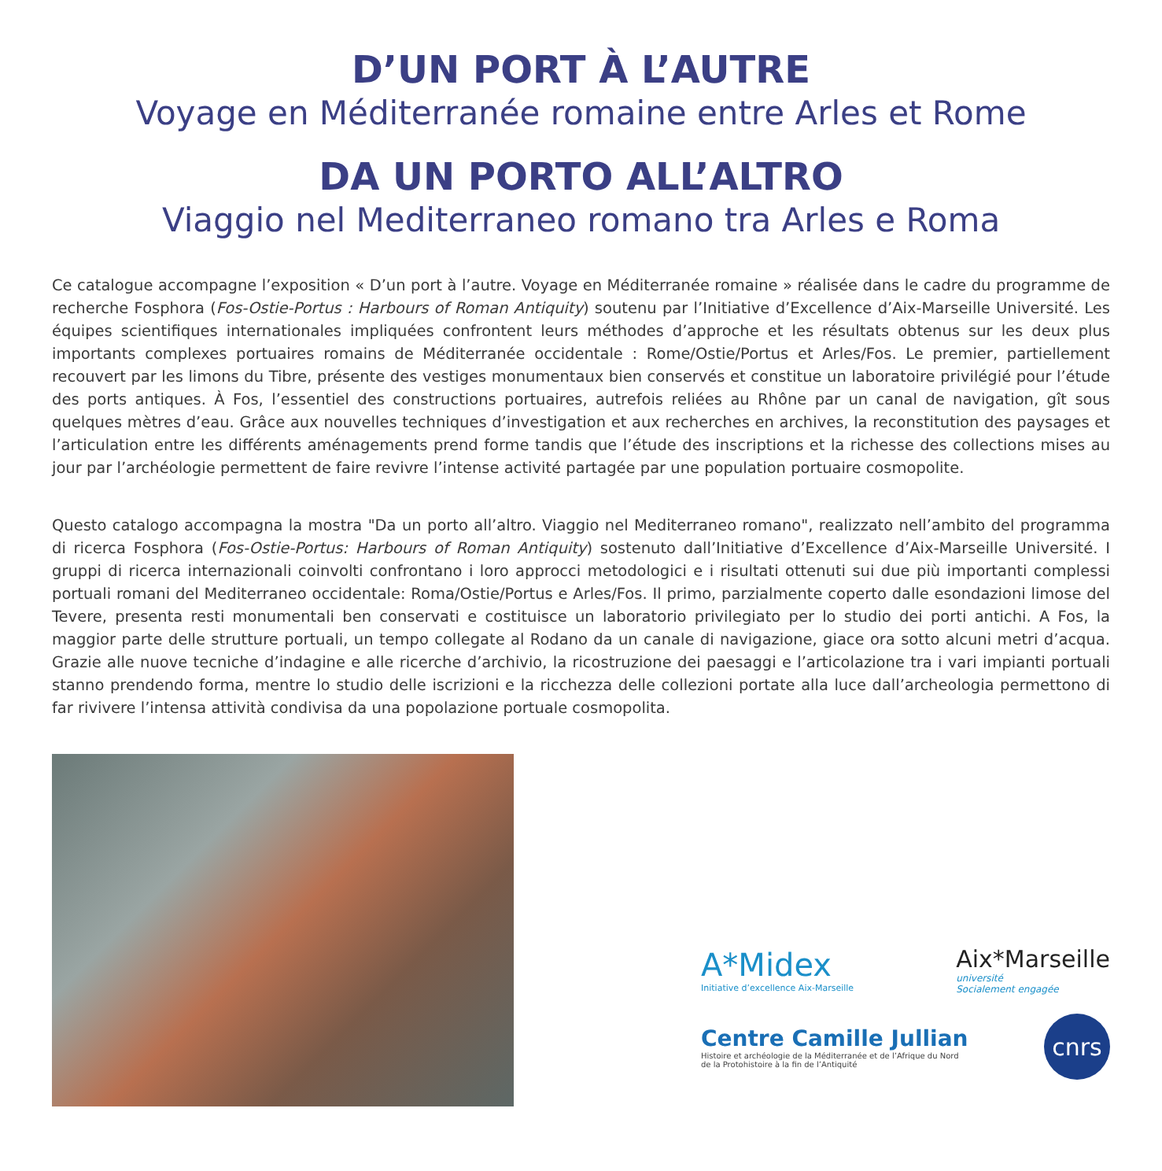D’UN PORT À L’AUTRE
Voyage en Méditerranée romaine entre Arles et Rome
DA UN PORTO ALL’ALTRO
Viaggio nel Mediterraneo romano tra Arles e Roma
Ce catalogue accompagne l’exposition « D’un port à l’autre. Voyage en Méditerranée romaine » réalisée dans le cadre du programme de recherche Fosphora (Fos-Ostie-Portus : Harbours of Roman Antiquity) soutenu par l’Initiative d’Excellence d’Aix-Marseille Université. Les équipes scientifiques internationales impliquées confrontent leurs méthodes d’approche et les résultats obtenus sur les deux plus importants complexes portuaires romains de Méditerranée occidentale : Rome/Ostie/Portus et Arles/Fos. Le premier, partiellement recouvert par les limons du Tibre, présente des vestiges monumentaux bien conservés et constitue un laboratoire privilégié pour l’étude des ports antiques. À Fos, l’essentiel des constructions portuaires, autrefois reliées au Rhône par un canal de navigation, gît sous quelques mètres d’eau. Grâce aux nouvelles techniques d’investigation et aux recherches en archives, la reconstitution des paysages et l’articulation entre les différents aménagements prend forme tandis que l’étude des inscriptions et la richesse des collections mises au jour par l’archéologie permettent de faire revivre l’intense activité partagée par une population portuaire cosmopolite.
Questo catalogo accompagna la mostra "Da un porto all’altro. Viaggio nel Mediterraneo romano", realizzato nell’ambito del programma di ricerca Fosphora (Fos-Ostie-Portus: Harbours of Roman Antiquity) sostenuto dall’Initiative d’Excellence d’Aix-Marseille Université. I gruppi di ricerca internazionali coinvolti confrontano i loro approcci metodologici e i risultati ottenuti sui due più importanti complessi portuali romani del Mediterraneo occidentale: Roma/Ostie/Portus e Arles/Fos. Il primo, parzialmente coperto dalle esondazioni limose del Tevere, presenta resti monumentali ben conservati e costituisce un laboratorio privilegiato per lo studio dei porti antichi. A Fos, la maggior parte delle strutture portuali, un tempo collegate al Rodano da un canale di navigazione, giace ora sotto alcuni metri d’acqua. Grazie alle nuove tecniche d’indagine e alle ricerche d’archivio, la ricostruzione dei paesaggi e l’articolazione tra i vari impianti portuali stanno prendendo forma, mentre lo studio delle iscrizioni e la ricchezza delle collezioni portate alla luce dall’archeologia permettono di far rivivere l’intensa attività condivisa da una popolazione portuale cosmopolita.
A*Midex
Initiative d’excellence Aix-Marseille
Aix*Marseille
université
Socialement engagée
Centre Camille Jullian
Histoire et archéologie de la Méditerranée et de l’Afrique du Nord
de la Protohistoire à la fin de l’Antiquité
cnrs